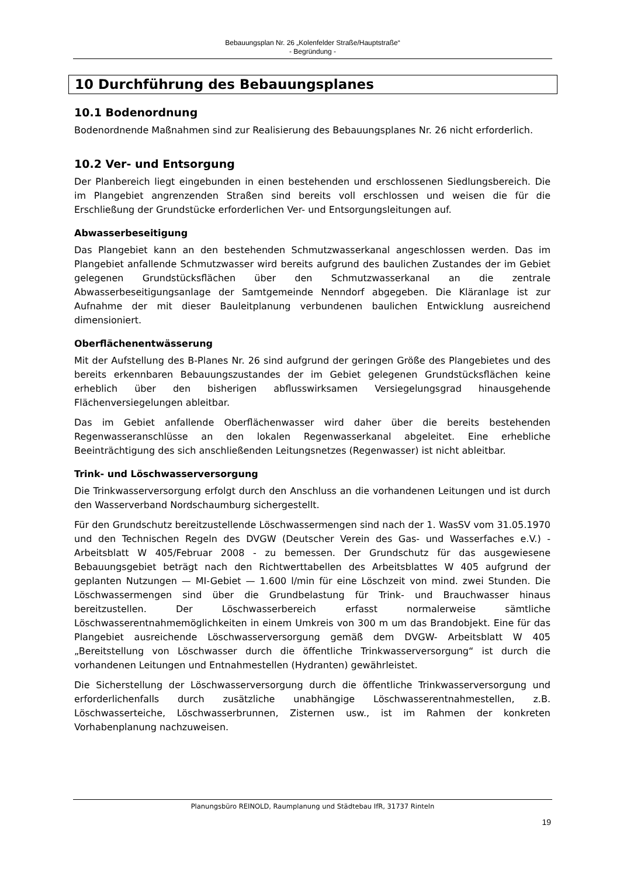Bebauungsplan Nr. 26 „Kolenfelder Straße/Hauptstraße“
- Begründung -
10 Durchführung des Bebauungsplanes
10.1 Bodenordnung
Bodenordnende Maßnahmen sind zur Realisierung des Bebauungsplanes Nr. 26 nicht erforderlich.
10.2 Ver- und Entsorgung
Der Planbereich liegt eingebunden in einen bestehenden und erschlossenen Siedlungsbereich. Die im Plangebiet angrenzenden Straßen sind bereits voll erschlossen und weisen die für die Erschließung der Grundstücke erforderlichen Ver- und Entsorgungsleitungen auf.
Abwasserbeseitigung
Das Plangebiet kann an den bestehenden Schmutzwasserkanal angeschlossen werden. Das im Plangebiet anfallende Schmutzwasser wird bereits aufgrund des baulichen Zustandes der im Gebiet gelegenen Grundstücksflächen über den Schmutzwasserkanal an die zentrale Abwasserbeseitigungsanlage der Samtgemeinde Nenndorf abgegeben. Die Kläranlage ist zur Aufnahme der mit dieser Bauleitplanung verbundenen baulichen Entwicklung ausreichend dimensioniert.
Oberflächenentwässerung
Mit der Aufstellung des B-Planes Nr. 26 sind aufgrund der geringen Größe des Plangebietes und des bereits erkennbaren Bebauungszustandes der im Gebiet gelegenen Grundstücksflächen keine erheblich über den bisherigen abflusswirksamen Versiegelungsgrad hinausgehende Flächenversiegelungen ableitbar.
Das im Gebiet anfallende Oberflächenwasser wird daher über die bereits bestehenden Regenwasseranschlüsse an den lokalen Regenwasserkanal abgeleitet. Eine erhebliche Beeinträchtigung des sich anschließenden Leitungsnetzes (Regenwasser) ist nicht ableitbar.
Trink- und Löschwasserversorgung
Die Trinkwasserversorgung erfolgt durch den Anschluss an die vorhandenen Leitungen und ist durch den Wasserverband Nordschaumburg sichergestellt.
Für den Grundschutz bereitzustellende Löschwassermengen sind nach der 1. WasSV vom 31.05.1970 und den Technischen Regeln des DVGW (Deutscher Verein des Gas- und Wasserfaches e.V.) - Arbeitsblatt W 405/Februar 2008 - zu bemessen. Der Grundschutz für das ausgewiesene Bebauungsgebiet beträgt nach den Richtwerttabellen des Arbeitsblattes W 405 aufgrund der geplanten Nutzungen — MI-Gebiet — 1.600 l/min für eine Löschzeit von mind. zwei Stunden. Die Löschwassermengen sind über die Grundbelastung für Trink- und Brauchwasser hinaus bereitzustellen. Der Löschwasserbereich erfasst normalerweise sämtliche Löschwasserentnahmemöglichkeiten in einem Umkreis von 300 m um das Brandobjekt. Eine für das Plangebiet ausreichende Löschwasserversorgung gemäß dem DVGW- Arbeitsblatt W 405 „Bereitstellung von Löschwasser durch die öffentliche Trinkwasserversorgung“ ist durch die vorhandenen Leitungen und Entnahmestellen (Hydranten) gewährleistet.
Die Sicherstellung der Löschwasserversorgung durch die öffentliche Trinkwasserversorgung und erforderlichenfalls durch zusätzliche unabhängige Löschwasserentnahmestellen, z.B. Löschwasserteiche, Löschwasserbrunnen, Zisternen usw., ist im Rahmen der konkreten Vorhabenplanung nachzuweisen.
Planungsbüro REINOLD, Raumplanung und Städtebau IfR, 31737 Rinteln
19